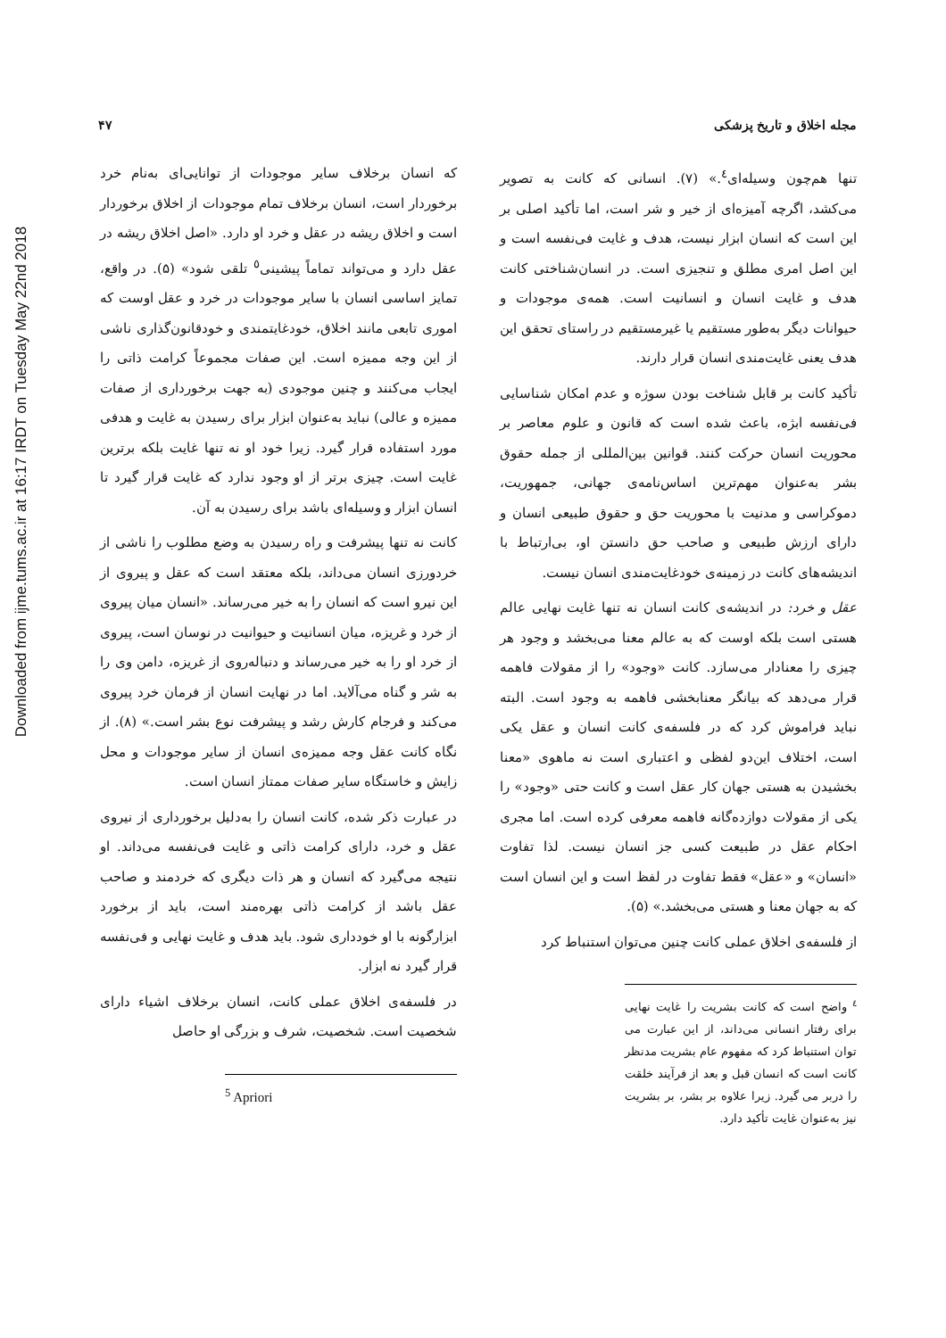Downloaded from ijme.tums.ac.ir at 16:17 IRDT on Tuesday May 22nd 2018
مجله اخلاق و تاریخ پزشکی ۴۷
تنها هم‌چون وسیله‌ای<sup>٤</sup>.» (۷). انسانی که کانت به تصویر می‌کشد، اگرچه آمیزه‌ای از خیر و شر است، اما تأکید اصلی بر این است که انسان ابزار نیست، هدف و غایت فی‌نفسه است و این اصل امری مطلق و تنجیزی است. در انسان‌شناختی کانت هدف و غایت انسان و انسانیت است. همه‌ی موجودات و حیوانات دیگر به‌طور مستقیم یا غیرمستقیم در راستای تحقق این هدف یعنی غایت‌مندی انسان قرار دارند.
تأکید کانت بر قابل شناخت بودن سوژه و عدم امکان شناسایی فی‌نفسه ابژه، باعث شده است که قانون و علوم معاصر بر محوریت انسان حرکت کنند. قوانین بین‌المللی از جمله حقوق بشر به‌عنوان مهم‌ترین اساس‌نامه‌ی جهانی، جمهوریت، دموکراسی و مدنیت با محوریت حق و حقوق طبیعی انسان و دارای ارزش طبیعی و صاحب حق دانستن او، بی‌ارتباط با اندیشه‌های کانت در زمینه‌ی خودغایت‌مندی انسان نیست.
عقل و خرد: در اندیشه‌ی کانت انسان نه تنها غایت نهایی عالم هستی است بلکه اوست که به عالم معنا می‌بخشد و وجود هر چیزی را معنادار می‌سازد. کانت «وجود» را از مقولات فاهمه قرار می‌دهد که بیانگر معنابخشی فاهمه به وجود است. البته نباید فراموش کرد که در فلسفه‌ی کانت انسان و عقل یکی است، اختلاف این‌دو لفظی و اعتباری است نه ماهوی «معنا بخشیدن به هستی جهان کار عقل است و کانت حتی «وجود» را یکی از مقولات دوازده‌گانه فاهمه معرفی کرده است. اما مجری احکام عقل در طبیعت کسی جز انسان نیست. لذا تفاوت «انسان» و «عقل» فقط تفاوت در لفظ است و این انسان است که به جهان معنا و هستی می‌بخشد.» (۵).
از فلسفه‌ی اخلاق عملی کانت چنین می‌توان استنباط کرد
<sup>٤</sup> واضح است که کانت بشریت را غایت نهایی برای رفتار انسانی می‌داند، از این عبارت می توان استنباط کرد که مفهوم عام بشریت مدنظر کانت است که انسان قبل و بعد از فرآیند خلقت را دربر می گیرد. زیرا علاوه بر بشر، بر بشریت نیز به‌عنوان غایت تأکید دارد.
که انسان برخلاف سایر موجودات از توانایی‌ای به‌نام خرد برخوردار است، انسان برخلاف تمام موجودات از اخلاق برخوردار است و اخلاق ریشه در عقل و خرد او دارد. «اصل اخلاق ریشه در عقل دارد و می‌تواند تماماً پیشینی<sup>٥</sup> تلقی شود» (۵). در واقع، تمایز اساسی انسان با سایر موجودات در خرد و عقل اوست که اموری تابعی مانند اخلاق، خودغایتمندی و خودقانون‌گذاری ناشی از این وجه ممیزه است. این صفات مجموعاً کرامت ذاتی را ایجاب می‌کنند و چنین موجودی (به جهت برخورداری از صفات ممیزه و عالی) نباید به‌عنوان ابزار برای رسیدن به غایت و هدفی مورد استفاده قرار گیرد. زیرا خود او نه تنها غایت بلکه برترین غایت است. چیزی برتر از او وجود ندارد که غایت قرار گیرد تا انسان ابزار و وسیله‌ای باشد برای رسیدن به آن.
کانت نه تنها پیشرفت و راه رسیدن به وضع مطلوب را ناشی از خردورزی انسان می‌داند، بلکه معتقد است که عقل و پیروی از این نیرو است که انسان را به خیر می‌رساند. «انسان میان پیروی از خرد و غریزه، میان انسانیت و حیوانیت در نوسان است، پیروی از خرد او را به خیر می‌رساند و دنباله‌روی از غریزه، دامن وی را به شر و گناه می‌آلاید. اما در نهایت انسان از فرمان خرد پیروی می‌کند و فرجام کارش رشد و پیشرفت نوع بشر است.» (۸). از نگاه کانت عقل وجه ممیزه‌ی انسان از سایر موجودات و محل زایش و خاستگاه سایر صفات ممتاز انسان است.
در عبارت ذکر شده، کانت انسان را به‌دلیل برخورداری از نیروی عقل و خرد، دارای کرامت ذاتی و غایت فی‌نفسه می‌داند. او نتیجه می‌گیرد که انسان و هر ذات دیگری که خردمند و صاحب عقل باشد از کرامت ذاتی بهره‌مند است، باید از برخورد ابزارگونه با او خودداری شود. باید هدف و غایت نهایی و فی‌نفسه قرار گیرد نه ابزار.
در فلسفه‌ی اخلاق عملی کانت، انسان برخلاف اشیاء دارای شخصیت است. شخصیت، شرف و بزرگی او حاصل
<sup>5</sup> Apriori